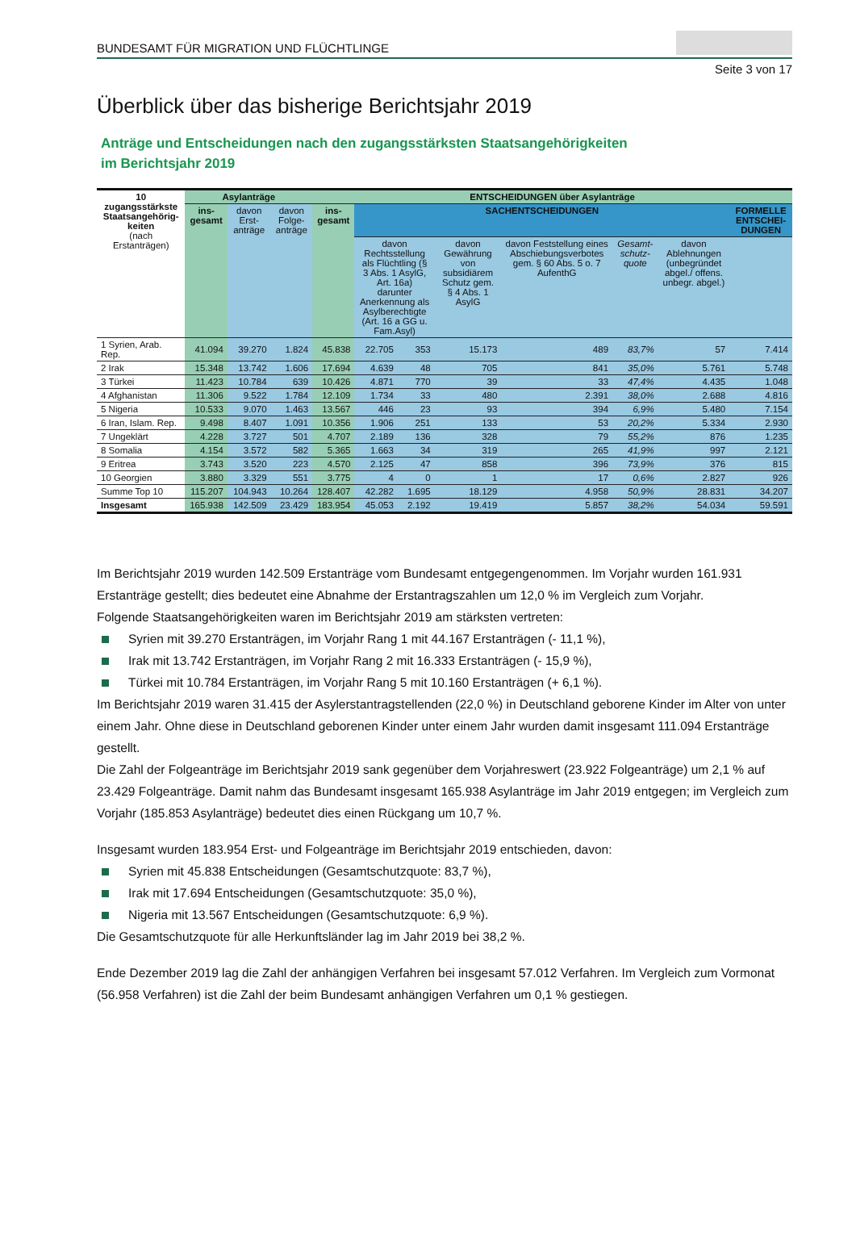BUNDESAMT FÜR MIGRATION UND FLÜCHTLINGE
Seite 3 von 17
Überblick über das bisherige Berichtsjahr 2019
Anträge und Entscheidungen nach den zugangsstärksten Staatsangehörigkeiten
im Berichtsjahr 2019
| 10 zugangsstärkste Staatsangehörig-keiten (nach Erstanträgen) | Asylanträge | | | ENTSCHEIDUNGEN über Asylanträge | | | | | | | |
| --- | --- | --- | --- | --- | --- | --- | --- | --- | --- | --- | --- |
| | ins-gesamt | davon Erst-anträge | davon Folge-anträge | ins-gesamt | SACHENTSCHEIDUNGEN | | | | | | FORMELLE ENTSCHEI-DUNGEN |
| | | | | | davon Rechtsstellung als Flüchtling (§ 3 Abs. 1 AsylG, Art. 16a) darunter Anerkennung als Asylberechtigte (Art. 16 a GG u. Fam.Asyl) | | davon Gewährung von subsidiärem Schutz gem. § 4 Abs. 1 AsylG | davon Feststellung eines Abschiebungsverbotes gem. § 60 Abs. 5 o. 7 AufenthG | Gesamt-schutz-quote | davon Ablehnungen (unbegründet abgel./ offens. unbegr. abgel.) | |
| 1 Syrien, Arab. Rep. | 41.094 | 39.270 | 1.824 | 45.838 | 22.705 | 353 | 15.173 | 489 | 83,7% | 57 | 7.414 |
| 2 Irak | 15.348 | 13.742 | 1.606 | 17.694 | 4.639 | 48 | 705 | 841 | 35,0% | 5.761 | 5.748 |
| 3 Türkei | 11.423 | 10.784 | 639 | 10.426 | 4.871 | 770 | 39 | 33 | 47,4% | 4.435 | 1.048 |
| 4 Afghanistan | 11.306 | 9.522 | 1.784 | 12.109 | 1.734 | 33 | 480 | 2.391 | 38,0% | 2.688 | 4.816 |
| 5 Nigeria | 10.533 | 9.070 | 1.463 | 13.567 | 446 | 23 | 93 | 394 | 6,9% | 5.480 | 7.154 |
| 6 Iran, Islam. Rep. | 9.498 | 8.407 | 1.091 | 10.356 | 1.906 | 251 | 133 | 53 | 20,2% | 5.334 | 2.930 |
| 7 Ungeklärt | 4.228 | 3.727 | 501 | 4.707 | 2.189 | 136 | 328 | 79 | 55,2% | 876 | 1.235 |
| 8 Somalia | 4.154 | 3.572 | 582 | 5.365 | 1.663 | 34 | 319 | 265 | 41,9% | 997 | 2.121 |
| 9 Eritrea | 3.743 | 3.520 | 223 | 4.570 | 2.125 | 47 | 858 | 396 | 73,9% | 376 | 815 |
| 10 Georgien | 3.880 | 3.329 | 551 | 3.775 | 4 | 0 | 1 | 17 | 0,6% | 2.827 | 926 |
| Summe Top 10 | 115.207 | 104.943 | 10.264 | 128.407 | 42.282 | 1.695 | 18.129 | 4.958 | 50,9% | 28.831 | 34.207 |
| Insgesamt | 165.938 | 142.509 | 23.429 | 183.954 | 45.053 | 2.192 | 19.419 | 5.857 | 38,2% | 54.034 | 59.591 |
Im Berichtsjahr 2019 wurden 142.509 Erstanträge vom Bundesamt entgegengenommen. Im Vorjahr wurden 161.931 Erstanträge gestellt; dies bedeutet eine Abnahme der Erstantragszahlen um 12,0 % im Vergleich zum Vorjahr.
Folgende Staatsangehörigkeiten waren im Berichtsjahr 2019 am stärksten vertreten:
Syrien mit 39.270 Erstanträgen, im Vorjahr Rang 1 mit 44.167 Erstanträgen (- 11,1 %),
Irak mit 13.742 Erstanträgen, im Vorjahr Rang 2 mit 16.333 Erstanträgen (- 15,9 %),
Türkei mit 10.784 Erstanträgen, im Vorjahr Rang 5 mit 10.160 Erstanträgen (+ 6,1 %).
Im Berichtsjahr 2019 waren 31.415 der Asylerstantragstellenden (22,0 %) in Deutschland geborene Kinder im Alter von unter einem Jahr. Ohne diese in Deutschland geborenen Kinder unter einem Jahr wurden damit insgesamt 111.094 Erstanträge gestellt.
Die Zahl der Folgeanträge im Berichtsjahr 2019 sank gegenüber dem Vorjahreswert (23.922 Folgeanträge) um 2,1 % auf 23.429 Folgeanträge. Damit nahm das Bundesamt insgesamt 165.938 Asylanträge im Jahr 2019 entgegen; im Vergleich zum Vorjahr (185.853 Asylanträge) bedeutet dies einen Rückgang um 10,7 %.
Insgesamt wurden 183.954 Erst- und Folgeanträge im Berichtsjahr 2019 entschieden, davon:
Syrien mit 45.838 Entscheidungen (Gesamtschutzquote: 83,7 %),
Irak mit 17.694 Entscheidungen (Gesamtschutzquote: 35,0 %),
Nigeria mit 13.567 Entscheidungen (Gesamtschutzquote: 6,9 %).
Die Gesamtschutzquote für alle Herkunftsländer lag im Jahr 2019 bei 38,2 %.
Ende Dezember 2019 lag die Zahl der anhängigen Verfahren bei insgesamt 57.012 Verfahren. Im Vergleich zum Vormonat (56.958 Verfahren) ist die Zahl der beim Bundesamt anhängigen Verfahren um 0,1 % gestiegen.